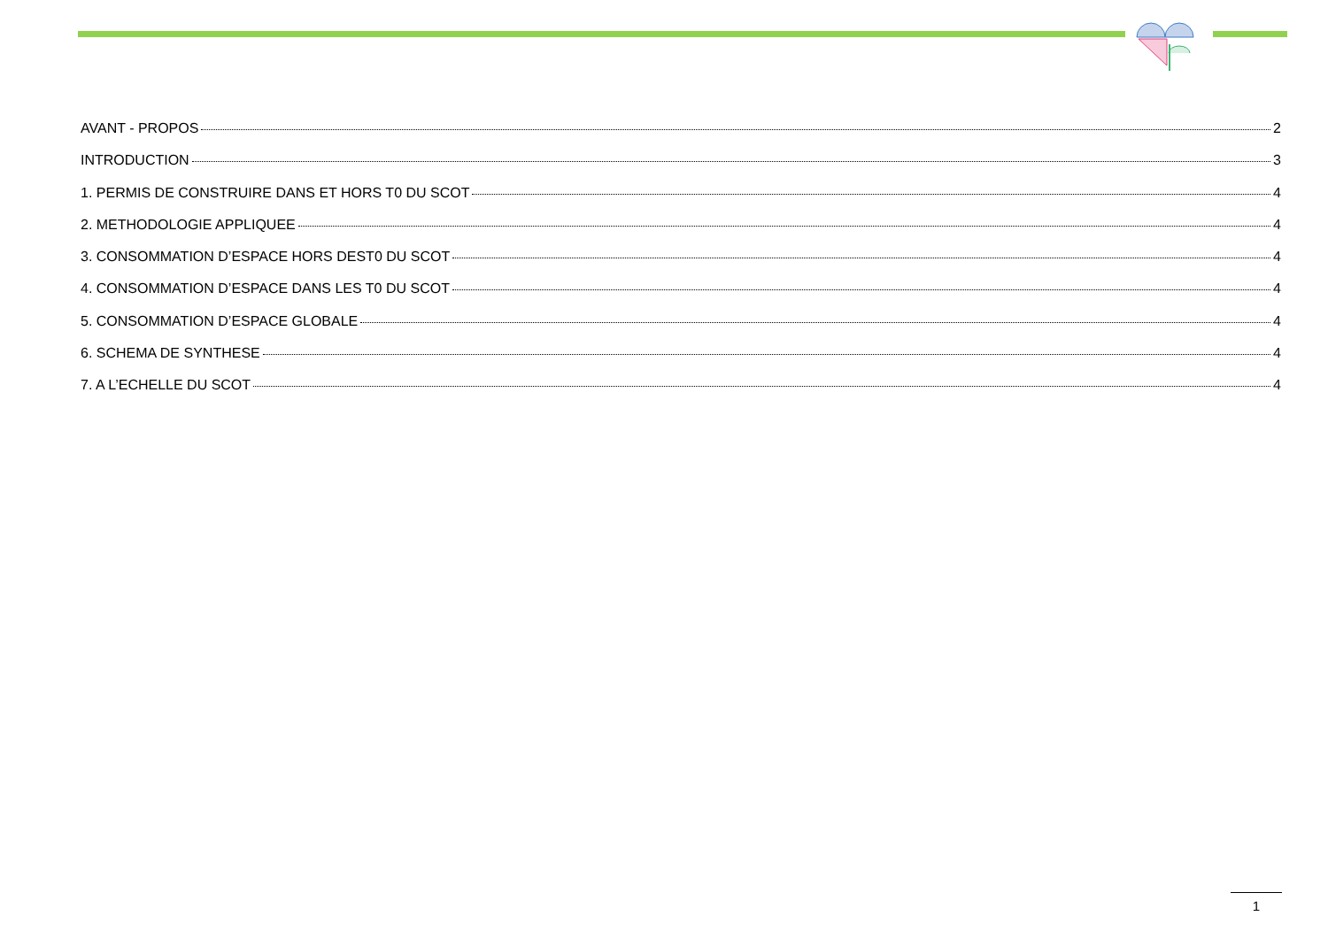AVANT - PROPOS 2
INTRODUCTION 3
1. PERMIS DE CONSTRUIRE DANS ET HORS T0 DU SCOT 4
2. METHODOLOGIE APPLIQUEE 4
3. CONSOMMATION D’ESPACE HORS DEST0 DU SCOT 4
4. CONSOMMATION D’ESPACE DANS LES T0 DU SCOT 4
5. CONSOMMATION D’ESPACE GLOBALE 4
6. SCHEMA DE SYNTHESE 4
7. A L’ECHELLE DU SCOT 4
1